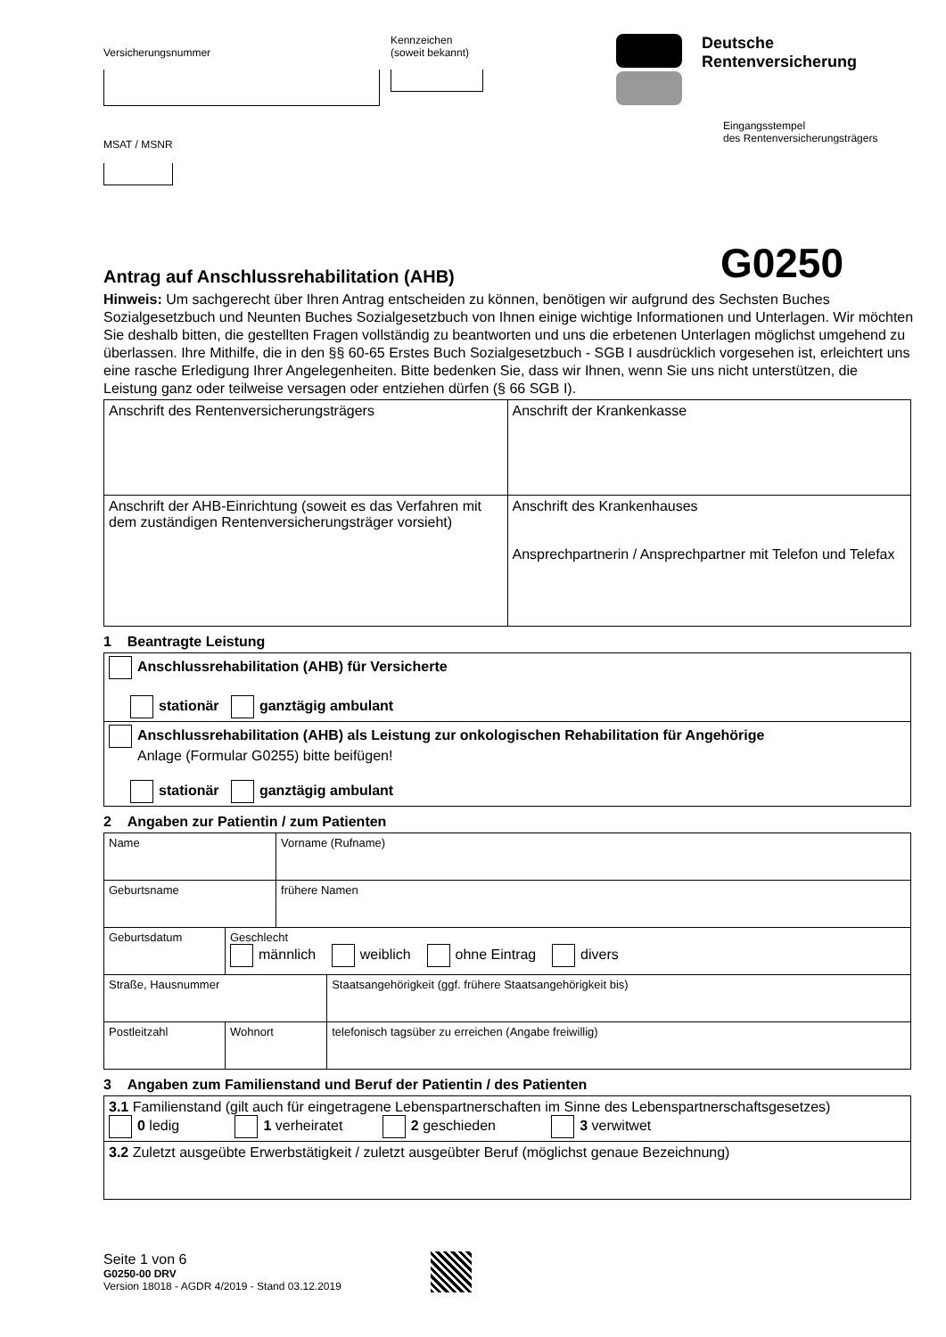Versicherungsnummer
Kennzeichen
(soweit bekannt)
MSAT / MSNR
Deutsche
Rentenversicherung
Eingangsstempel
des Rentenversicherungsträgers
Antrag auf Anschlussrehabilitation (AHB)
G0250
Hinweis: Um sachgerecht über Ihren Antrag entscheiden zu können, benötigen wir aufgrund des Sechsten Buches Sozialgesetzbuch und Neunten Buches Sozialgesetzbuch von Ihnen einige wichtige Informationen und Unterlagen. Wir möchten Sie deshalb bitten, die gestellten Fragen vollständig zu beantworten und uns die erbetenen Unterlagen möglichst umgehend zu überlassen. Ihre Mithilfe, die in den §§ 60-65 Erstes Buch Sozialgesetzbuch - SGB I ausdrücklich vorgesehen ist, erleichtert uns eine rasche Erledigung Ihrer Angelegenheiten. Bitte bedenken Sie, dass wir Ihnen, wenn Sie uns nicht unterstützen, die Leistung ganz oder teilweise versagen oder entziehen dürfen (§ 66 SGB I).
| Anschrift des Rentenversicherungsträgers | Anschrift der Krankenkasse |
| Anschrift der AHB-Einrichtung (soweit es das Verfahren mit dem zuständigen Rentenversicherungsträger vorsieht) | Anschrift des Krankenhauses Ansprechpartnerin / Ansprechpartner mit Telefon und Telefax |
1 Beantragte Leistung
| Anschlussrehabilitation (AHB) für Versicherte stationär ganztägig ambulant |
| Anschlussrehabilitation (AHB) als Leistung zur onkologischen Rehabilitation für Angehörige Anlage (Formular G0255) bitte beifügen! stationär ganztägig ambulant |
2 Angaben zur Patientin / zum Patienten
| Name | | Vorname (Rufname) | |
| Geburtsname | | frühere Namen | |
| Geburtsdatum | Geschlecht männlich weiblich ohne Eintrag divers | | |
| Straße, Hausnummer | | | Staatsangehörigkeit (ggf. frühere Staatsangehörigkeit bis) |
| Postleitzahl | Wohnort | | telefonisch tagsüber zu erreichen (Angabe freiwillig) |
3 Angaben zum Familienstand und Beruf der Patientin / des Patienten
| 3.1 Familienstand (gilt auch für eingetragene Lebenspartnerschaften im Sinne des Lebenspartnerschaftsgesetzes) 0 ledig 1 verheiratet 2 geschieden 3 verwitwet |
| 3.2 Zuletzt ausgeübte Erwerbstätigkeit / zuletzt ausgeübter Beruf (möglichst genaue Bezeichnung) |
Seite 1 von 6
G0250-00 DRV
Version 18018 - AGDR 4/2019 - Stand 03.12.2019